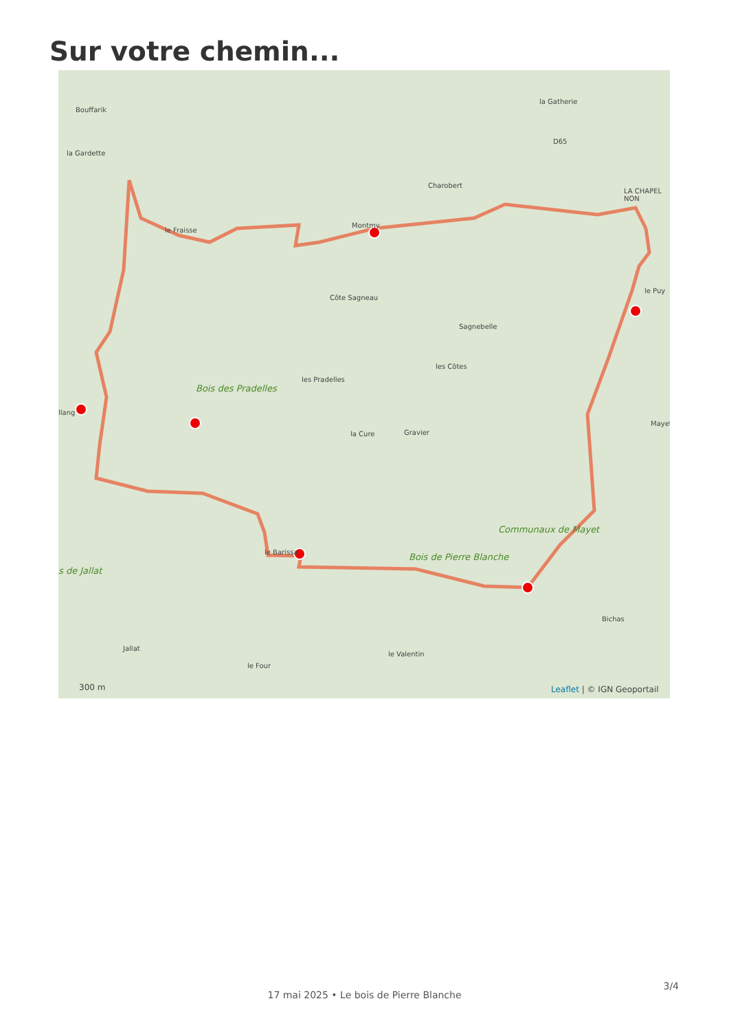Sur votre chemin...
Bouffarik
la Gardette
la Gatherie
D65
Charobert
LA CHAPEL NON
le Fraisse
Montmy
Côte Sagneau
le Puy
Sagnebelle
les Côtes
les Pradelles
Bois des Pradelles
llang
la Cure Gravier
Mayet
Communaux de Mayet
le Barissa Bois de Pierre Blanche
s de Jallat
Bichas
Jallat
le Valentin
le Four
300 m Leaflet | © IGN Geoportail
3/4
17 mai 2025 • Le bois de Pierre Blanche